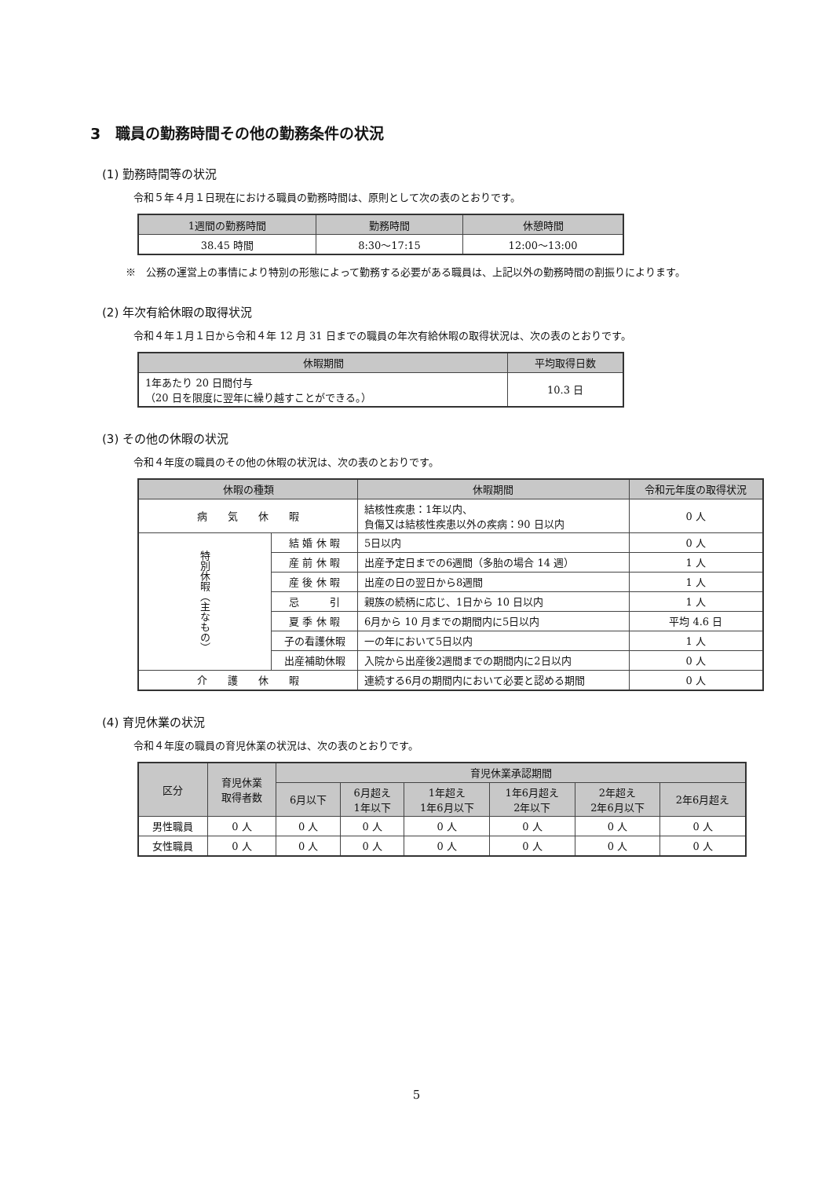3　職員の勤務時間その他の勤務条件の状況
(1) 勤務時間等の状況
令和５年４月１日現在における職員の勤務時間は、原則として次の表のとおりです。
| 1週間の勤務時間 | 勤務時間 | 休憩時間 |
| --- | --- | --- |
| 38.45 時間 | 8:30〜17:15 | 12:00〜13:00 |
※　公務の運営上の事情により特別の形態によって勤務する必要がある職員は、上記以外の勤務時間の割振りによります。
(2) 年次有給休暇の取得状況
令和４年１月１日から令和４年 12 月 31 日までの職員の年次有給休暇の取得状況は、次の表のとおりです。
| 休暇期間 | 平均取得日数 |
| --- | --- |
| 1年あたり 20 日間付与 （20 日を限度に翌年に繰り越すことができる。） | 10.3 日 |
(3) その他の休暇の状況
令和４年度の職員のその他の休暇の状況は、次の表のとおりです。
| 休暇の種類 | | 休暇期間 | 令和元年度の取得状況 |
| --- | --- | --- | --- |
| 病 気 休 暇 | | 結核性疾患：1年以内、 負傷又は結核性疾患以外の疾病：90 日以内 | 0 人 |
| 特別休暇（主なもの） | 結 婚 休 暇 | 5日以内 | 0 人 |
| | 産 前 休 暇 | 出産予定日までの6週間（多胎の場合 14 週） | 1 人 |
| | 産 後 休 暇 | 出産の日の翌日から8週間 | 1 人 |
| | 忌 引 | 親族の続柄に応じ、1日から 10 日以内 | 1 人 |
| | 夏 季 休 暇 | 6月から 10 月までの期間内に5日以内 | 平均 4.6 日 |
| | 子の看護休暇 | 一の年において5日以内 | 1 人 |
| | 出産補助休暇 | 入院から出産後2週間までの期間内に2日以内 | 0 人 |
| 介 護 休 暇 | | 連続する6月の期間内において必要と認める期間 | 0 人 |
(4) 育児休業の状況
令和４年度の職員の育児休業の状況は、次の表のとおりです。
| 区分 | 育児休業 取得者数 | 育児休業承認期間 | | | | | |
| --- | --- | --- | --- | --- | --- | --- | --- |
| | | 6月以下 | 6月超え 1年以下 | 1年超え 1年6月以下 | 1年6月超え 2年以下 | 2年超え 2年6月以下 | 2年6月超え |
| 男性職員 | 0 人 | 0 人 | 0 人 | 0 人 | 0 人 | 0 人 | 0 人 |
| 女性職員 | 0 人 | 0 人 | 0 人 | 0 人 | 0 人 | 0 人 | 0 人 |
5